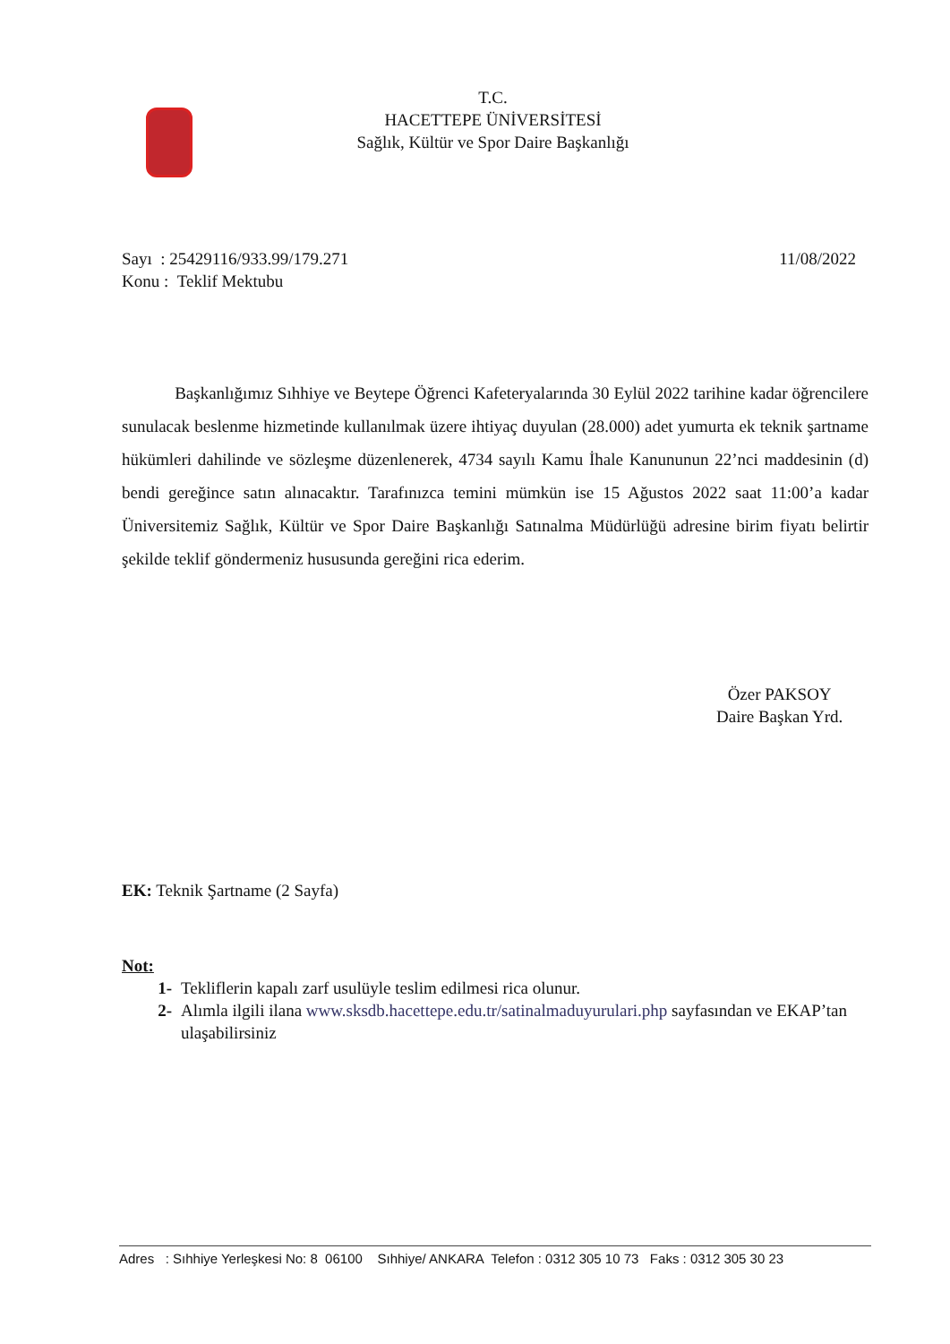T.C.
HACETTEPE ÜNİVERSİTESİ
Sağlık, Kültür ve Spor Daire Başkanlığı
11/08/2022 Sayı : 25429116/933.99/179.271
Konu : Teklif Mektubu
Başkanlığımız Sıhhiye ve Beytepe Öğrenci Kafeteryalarında 30 Eylül 2022 tarihine kadar öğrencilere sunulacak beslenme hizmetinde kullanılmak üzere ihtiyaç duyulan (28.000) adet yumurta ek teknik şartname hükümleri dahilinde ve sözleşme düzenlenerek, 4734 sayılı Kamu İhale Kanununun 22’nci maddesinin (d) bendi gereğince satın alınacaktır. Tarafınızca temini mümkün ise 15 Ağustos 2022 saat 11:00’a kadar Üniversitemiz Sağlık, Kültür ve Spor Daire Başkanlığı Satınalma Müdürlüğü adresine birim fiyatı belirtir şekilde teklif göndermeniz hususunda gereğini rica ederim.
Özer PAKSOY
Daire Başkan Yrd.
EK: Teknik Şartname (2 Sayfa)
Not:
1- Tekliflerin kapalı zarf usulüyle teslim edilmesi rica olunur.
2- Alımla ilgili ilana www.sksdb.hacettepe.edu.tr/satinalmaduyurulari.php sayfasından ve EKAP’tan ulaşabilirsiniz
Adres : Sıhhiye Yerleşkesi No: 8 06100 Sıhhiye/ ANKARA Telefon : 0312 305 10 73 Faks : 0312 305 30 23